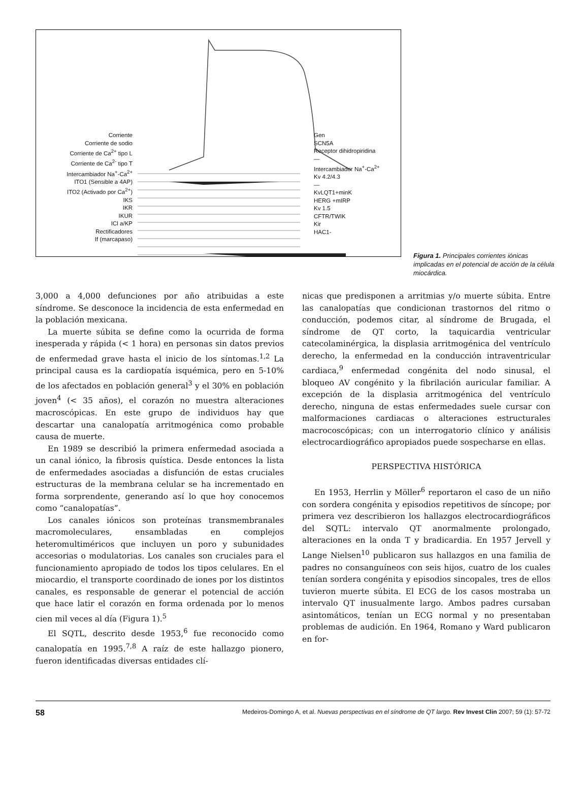Corriente
Corriente de sodio
Corriente de Ca<sup>2+</sup> tipo L
Corriente de Ca<sup>2-</sup> tipo T
Intercambiador Na<sup>+</sup>-Ca<sup>2+</sup>
ITO1 (Sensible a 4AP)
ITO2 (Activado por Ca<sup>2+</sup>)
IKS
IKR
IKUR
ICl a/KP
Rectificadores
If (marcapaso)
Gen
SCN5A
Receptor dihidropiridina
—
Intercambiador Na<sup>+</sup>-Ca<sup>2+</sup>
Kv 4.2/4.3
—
KvLQT1+minK
HERG +mIRP
Kv 1.5
CFTR/TWIK
Kir
HAC1-
Figura 1. Principales corrientes iónicas implicadas en el potencial de acción de la célula miocárdica.
3,000 a 4,000 defunciones por año atribuidas a este síndrome. Se desconoce la incidencia de esta enfermedad en la población mexicana.
La muerte súbita se define como la ocurrida de forma inesperada y rápida (< 1 hora) en personas sin datos previos de enfermedad grave hasta el inicio de los síntomas.<sup>1,2</sup> La principal causa es la cardiopatía isquémica, pero en 5-10% de los afectados en población general<sup>3</sup> y el 30% en población joven<sup>4</sup> (< 35 años), el corazón no muestra alteraciones macroscópicas. En este grupo de individuos hay que descartar una canalopatía arritmogénica como probable causa de muerte.
En 1989 se describió la primera enfermedad asociada a un canal iónico, la fibrosis quística. Desde entonces la lista de enfermedades asociadas a disfunción de estas cruciales estructuras de la membrana celular se ha incrementado en forma sorprendente, generando así lo que hoy conocemos como “canalopatías”.
Los canales iónicos son proteínas transmembranales macromoleculares, ensambladas en complejos heteromultiméricos que incluyen un poro y subunidades accesorias o modulatorias. Los canales son cruciales para el funcionamiento apropiado de todos los tipos celulares. En el miocardio, el transporte coordinado de iones por los distintos canales, es responsable de generar el potencial de acción que hace latir el corazón en forma ordenada por lo menos cien mil veces al día (Figura 1).<sup>5</sup>
El SQTL, descrito desde 1953,<sup>6</sup> fue reconocido como canalopatía en 1995.<sup>7,8</sup> A raíz de este hallazgo pionero, fueron identificadas diversas entidades clí-
nicas que predisponen a arritmias y/o muerte súbita. Entre las canalopatías que condicionan trastornos del ritmo o conducción, podemos citar, al síndrome de Brugada, el síndrome de QT corto, la taquicardia ventricular catecolaminérgica, la displasia arritmogénica del ventrículo derecho, la enfermedad en la conducción intraventricular cardiaca,<sup>9</sup> enfermedad congénita del nodo sinusal, el bloqueo AV congénito y la fibrilación auricular familiar. A excepción de la displasia arritmogénica del ventrículo derecho, ninguna de estas enfermedades suele cursar con malformaciones cardiacas o alteraciones estructurales macrocoscópicas; con un interrogatorio clínico y análisis electrocardiográfico apropiados puede sospecharse en ellas.
PERSPECTIVA HISTÓRICA
En 1953, Herrlin y Möller<sup>6</sup> reportaron el caso de un niño con sordera congénita y episodios repetitivos de síncope; por primera vez describieron los hallazgos electrocardiográficos del SQTL: intervalo QT anormalmente prolongado, alteraciones en la onda T y bradicardia. En 1957 Jervell y Lange Nielsen<sup>10</sup> publicaron sus hallazgos en una familia de padres no consanguíneos con seis hijos, cuatro de los cuales tenían sordera congénita y episodios sincopales, tres de ellos tuvieron muerte súbita. El ECG de los casos mostraba un intervalo QT inusualmente largo. Ambos padres cursaban asintomáticos, tenían un ECG normal y no presentaban problemas de audición. En 1964, Romano y Ward publicaron en for-
58 Medeiros-Domingo A, et al. Nuevas perspectivas en el síndrome de QT largo. Rev Invest Clin 2007; 59 (1): 57-72